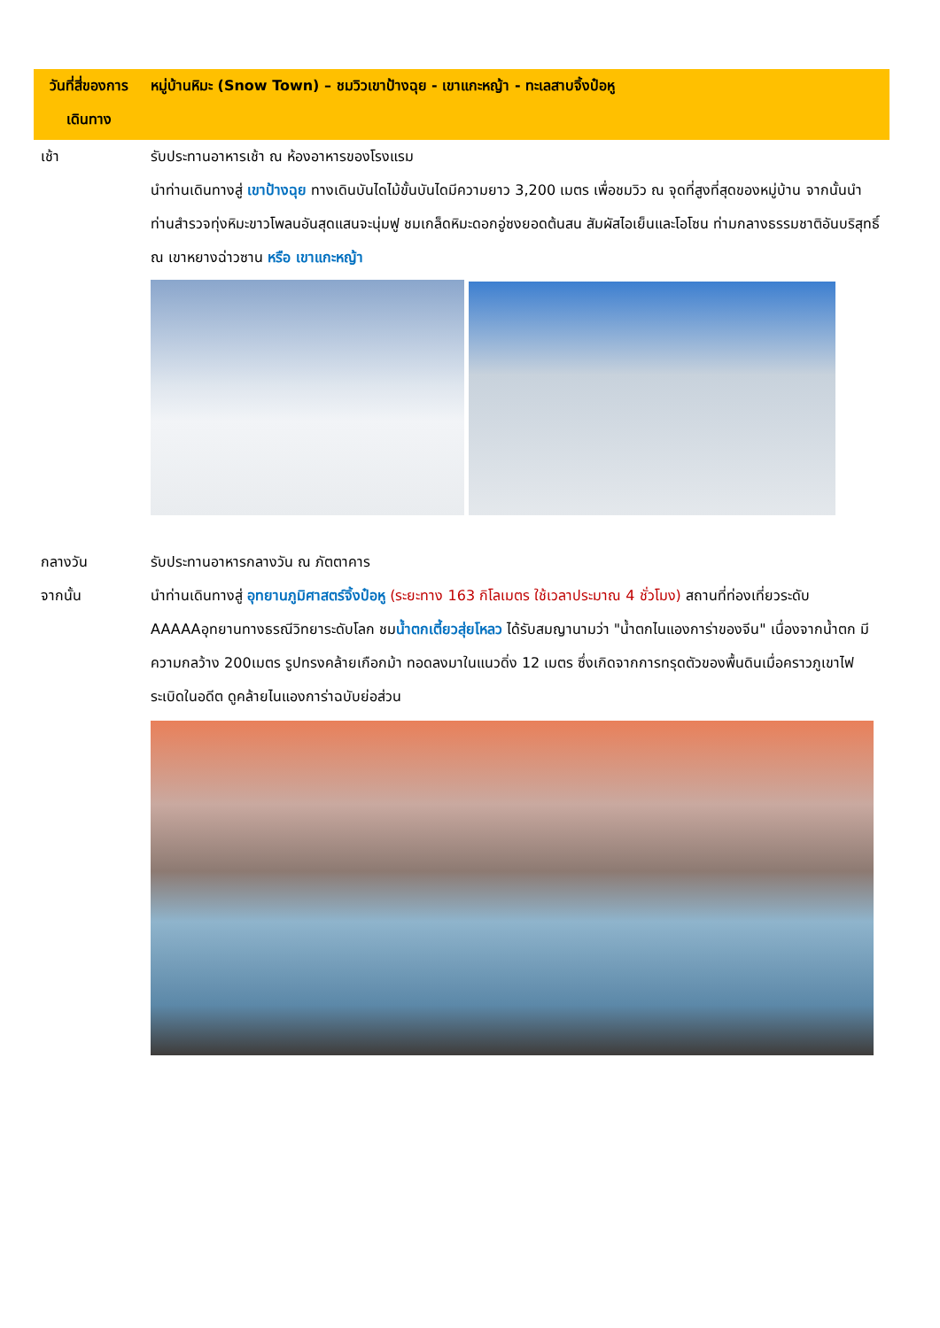| วันที่สี่ของการเดินทาง | หมู่บ้านหิมะ (Snow Town) – ชมวิวเขาป้างฉุย - เขาแกะหญ้า - ทะเลสาบจิ้งป๋อหู |
| --- | --- |
| เช้า | รับประทานอาหารเช้า ณ ห้องอาหารของโรงแรม นำท่านเดินทางสู่ เขาป้างฉุย ทางเดินบันไดไม้ขั้นบันไดมีความยาว 3,200 เมตร เพื่อชมวิว ณ จุดที่สูงที่สุดของหมู่บ้าน จากนั้นนำท่านสำรวจทุ่งหิมะขาวโพลนอันสุดแสนจะนุ่มฟู ชมเกล็ดหิมะดอกอู่ซงยอดต้นสน สัมผัสไอเย็นและโอโซน ท่ามกลางธรรมชาติอันบริสุทธิ์ ณ เขาหยางฉ่าวซาน หรือ เขาแกะหญ้า |
| กลางวัน | รับประทานอาหารกลางวัน ณ ภัตตาคาร |
| จากนั้น | นำท่านเดินทางสู่ อุทยานภูมิศาสตร์จิ้งป๋อหู (ระยะทาง 163 กิโลเมตร ใช้เวลาประมาณ 4 ชั่วโมง) สถานที่ท่องเที่ยวระดับ AAAAAอุทยานทางธรณีวิทยาระดับโลก ชม น้ำตกเตี้ยวสุ่ยโหลว ได้รับสมญานามว่า "น้ำตกไนแองการ่าของจีน" เนื่องจากน้ำตก มีความกลว้าง 200เมตร รูปทรงคล้ายเกือกม้า ทอดลงมาในแนวดิ่ง 12 เมตร ซึ่งเกิดจากการทรุดตัวของพื้นดินเมื่อคราวภูเขาไฟระเบิดในอดีต ดูคล้ายไนแองการ่าฉบับย่อส่วน |